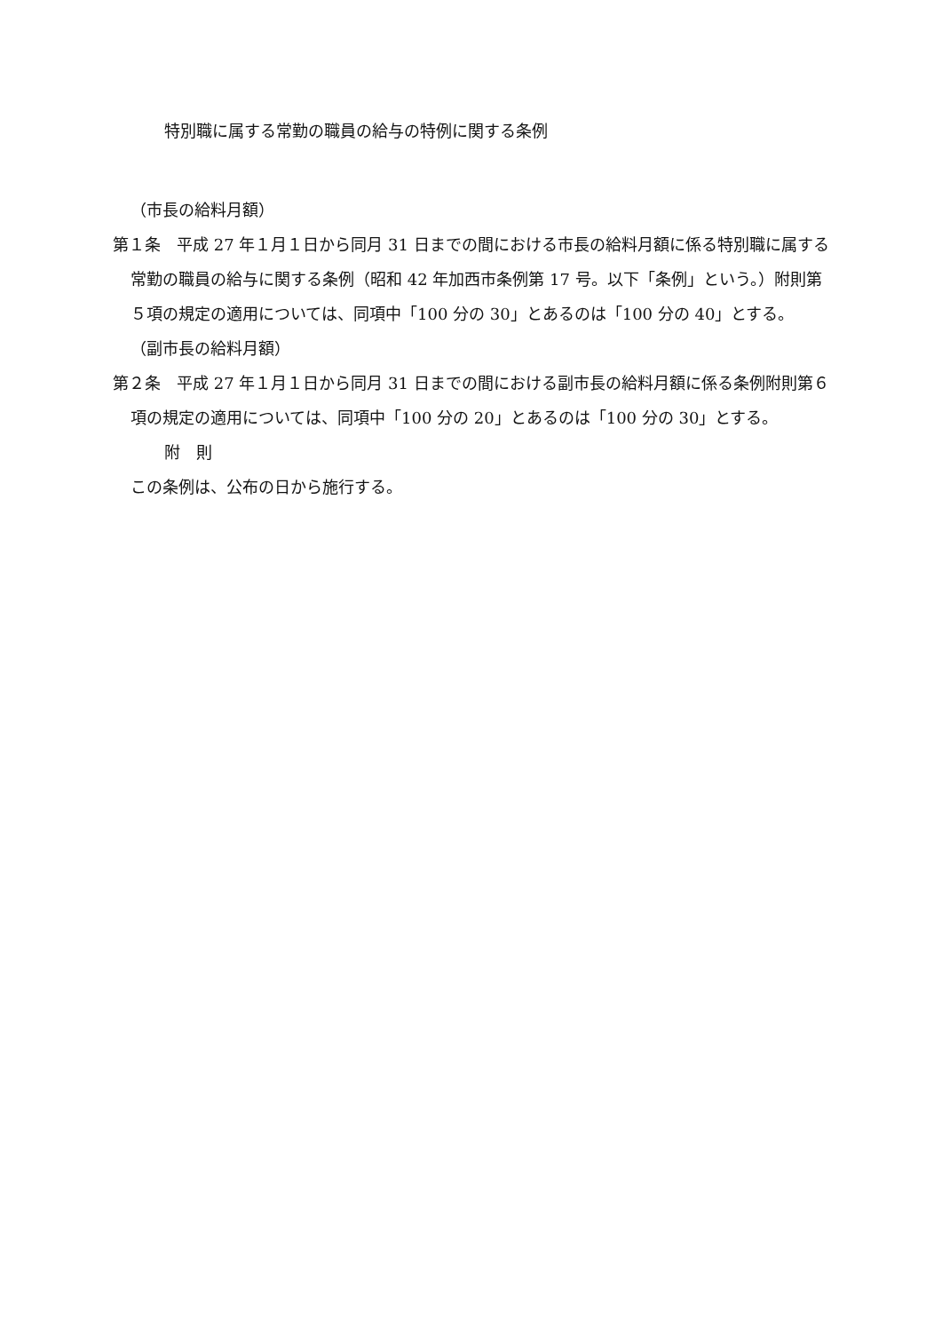特別職に属する常勤の職員の給与の特例に関する条例
（市長の給料月額）
第１条　平成 27 年１月１日から同月 31 日までの間における市長の給料月額に係る特別職に属する常勤の職員の給与に関する条例（昭和 42 年加西市条例第 17 号。以下「条例」という。）附則第５項の規定の適用については、同項中「100 分の 30」とあるのは「100 分の 40」とする。
（副市長の給料月額）
第２条　平成 27 年１月１日から同月 31 日までの間における副市長の給料月額に係る条例附則第６項の規定の適用については、同項中「100 分の 20」とあるのは「100 分の 30」とする。
附　則
この条例は、公布の日から施行する。